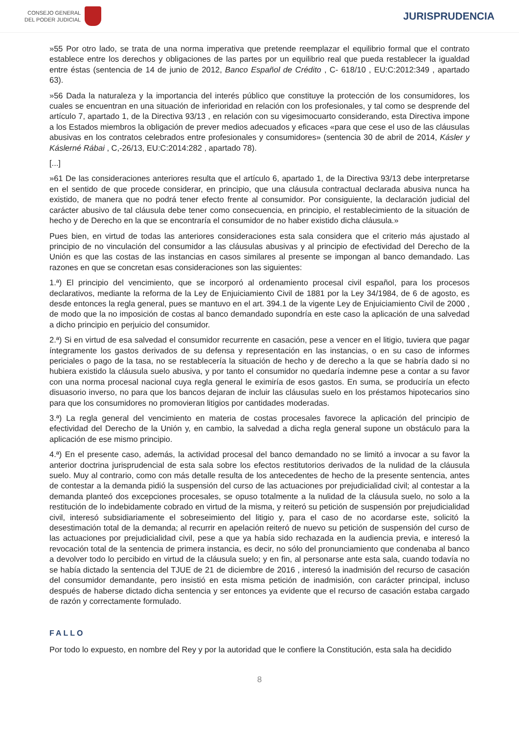CONSEJO GENERAL
DEL PODER JUDICIAL
JURISPRUDENCIA
»55 Por otro lado, se trata de una norma imperativa que pretende reemplazar el equilibrio formal que el contrato establece entre los derechos y obligaciones de las partes por un equilibrio real que pueda restablecer la igualdad entre éstas (sentencia de 14 de junio de 2012, Banco Español de Crédito , C- 618/10 , EU:C:2012:349 , apartado 63).
»56 Dada la naturaleza y la importancia del interés público que constituye la protección de los consumidores, los cuales se encuentran en una situación de inferioridad en relación con los profesionales, y tal como se desprende del artículo 7, apartado 1, de la Directiva 93/13 , en relación con su vigesimocuarto considerando, esta Directiva impone a los Estados miembros la obligación de prever medios adecuados y eficaces «para que cese el uso de las cláusulas abusivas en los contratos celebrados entre profesionales y consumidores» (sentencia 30 de abril de 2014, Kásler y Káslerné Rábai , C,-26/13, EU:C:2014:282 , apartado 78).
[...]
»61 De las consideraciones anteriores resulta que el artículo 6, apartado 1, de la Directiva 93/13 debe interpretarse en el sentido de que procede considerar, en principio, que una cláusula contractual declarada abusiva nunca ha existido, de manera que no podrá tener efecto frente al consumidor. Por consiguiente, la declaración judicial del carácter abusivo de tal cláusula debe tener como consecuencia, en principio, el restablecimiento de la situación de hecho y de Derecho en la que se encontraría el consumidor de no haber existido dicha cláusula.»
Pues bien, en virtud de todas las anteriores consideraciones esta sala considera que el criterio más ajustado al principio de no vinculación del consumidor a las cláusulas abusivas y al principio de efectividad del Derecho de la Unión es que las costas de las instancias en casos similares al presente se impongan al banco demandado. Las razones en que se concretan esas consideraciones son las siguientes:
1.ª) El principio del vencimiento, que se incorporó al ordenamiento procesal civil español, para los procesos declarativos, mediante la reforma de la Ley de Enjuiciamiento Civil de 1881 por la Ley 34/1984, de 6 de agosto, es desde entonces la regla general, pues se mantuvo en el art. 394.1 de la vigente Ley de Enjuiciamiento Civil de 2000 , de modo que la no imposición de costas al banco demandado supondría en este caso la aplicación de una salvedad a dicho principio en perjuicio del consumidor.
2.ª) Si en virtud de esa salvedad el consumidor recurrente en casación, pese a vencer en el litigio, tuviera que pagar íntegramente los gastos derivados de su defensa y representación en las instancias, o en su caso de informes periciales o pago de la tasa, no se restablecería la situación de hecho y de derecho a la que se habría dado si no hubiera existido la cláusula suelo abusiva, y por tanto el consumidor no quedaría indemne pese a contar a su favor con una norma procesal nacional cuya regla general le eximiría de esos gastos. En suma, se produciría un efecto disuasorio inverso, no para que los bancos dejaran de incluir las cláusulas suelo en los préstamos hipotecarios sino para que los consumidores no promovieran litigios por cantidades moderadas.
3.ª) La regla general del vencimiento en materia de costas procesales favorece la aplicación del principio de efectividad del Derecho de la Unión y, en cambio, la salvedad a dicha regla general supone un obstáculo para la aplicación de ese mismo principio.
4.ª) En el presente caso, además, la actividad procesal del banco demandado no se limitó a invocar a su favor la anterior doctrina jurisprudencial de esta sala sobre los efectos restitutorios derivados de la nulidad de la cláusula suelo. Muy al contrario, como con más detalle resulta de los antecedentes de hecho de la presente sentencia, antes de contestar a la demanda pidió la suspensión del curso de las actuaciones por prejudicialidad civil; al contestar a la demanda planteó dos excepciones procesales, se opuso totalmente a la nulidad de la cláusula suelo, no solo a la restitución de lo indebidamente cobrado en virtud de la misma, y reiteró su petición de suspensión por prejudicialidad civil, interesó subsidiariamente el sobreseimiento del litigio y, para el caso de no acordarse este, solicitó la desestimación total de la demanda; al recurrir en apelación reiteró de nuevo su petición de suspensión del curso de las actuaciones por prejudicialidad civil, pese a que ya había sido rechazada en la audiencia previa, e interesó la revocación total de la sentencia de primera instancia, es decir, no sólo del pronunciamiento que condenaba al banco a devolver todo lo percibido en virtud de la cláusula suelo; y en fin, al personarse ante esta sala, cuando todavía no se había dictado la sentencia del TJUE de 21 de diciembre de 2016 , interesó la inadmisión del recurso de casación del consumidor demandante, pero insistió en esta misma petición de inadmisión, con carácter principal, incluso después de haberse dictado dicha sentencia y ser entonces ya evidente que el recurso de casación estaba cargado de razón y correctamente formulado.
FALLO
Por todo lo expuesto, en nombre del Rey y por la autoridad que le confiere la Constitución, esta sala ha decidido
8